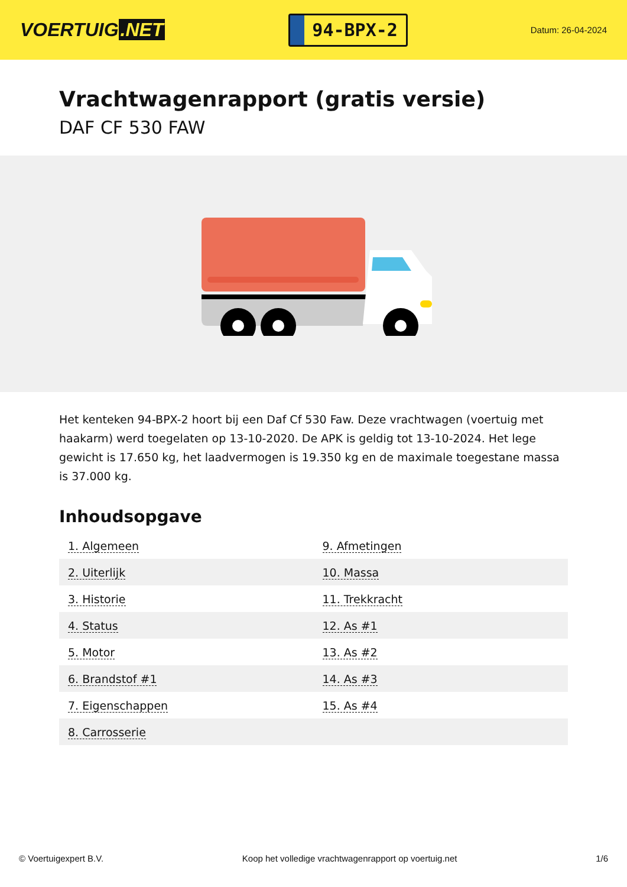VOERTUIG.NET
94-BPX-2
Datum: 26-04-2024
Vrachtwagenrapport (gratis versie)
DAF CF 530 FAW
Het kenteken 94-BPX-2 hoort bij een Daf Cf 530 Faw. Deze vrachtwagen (voertuig met haakarm) werd toegelaten op 13-10-2020. De APK is geldig tot 13-10-2024. Het lege gewicht is 17.650 kg, het laadvermogen is 19.350 kg en de maximale toegestane massa is 37.000 kg.
Inhoudsopgave
| 1. Algemeen | 9. Afmetingen |
| 2. Uiterlijk | 10. Massa |
| 3. Historie | 11. Trekkracht |
| 4. Status | 12. As #1 |
| 5. Motor | 13. As #2 |
| 6. Brandstof #1 | 14. As #3 |
| 7. Eigenschappen | 15. As #4 |
| 8. Carrosserie | |
© Voertuigexpert B.V. Koop het volledige vrachtwagenrapport op voertuig.net 1/6